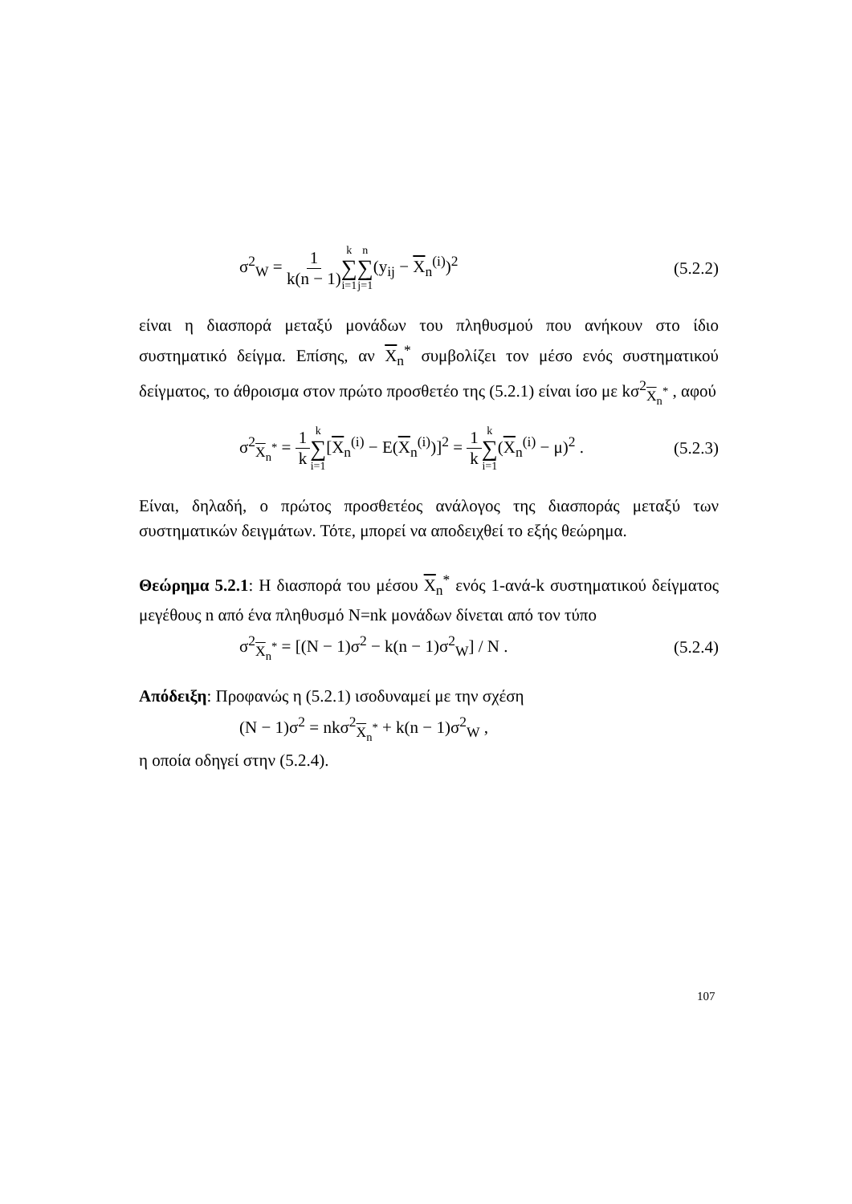σ<sup>2</sup><sub>W</sub> = 1 k(n − 1) k ∑ i=1 n ∑ j=1(y<sub>ij</sub> − X<sub>n</sub><sup>(i)</sup>)<sup>2</sup> (5.2.2)
είναι η διασπορά μεταξύ μονάδων του πληθυσμού που ανήκουν στο ίδιο συστηματικό δείγμα. Επίσης, αν X<sub>n</sub><sup>*</sup> συμβολίζει τον μέσο ενός συστηματικού δείγματος, το άθροισμα στον πρώτο προσθετέο της (5.2.1) είναι ίσο με kσ<sup>2</sup><sub>X<sub>n</sub><sup>*</sup></sub> , αφού
σ<sup>2</sup><sub>X<sub>n</sub><sup>*</sup></sub> = 1 k k ∑ i=1[X<sub>n</sub><sup>(i)</sup> − E(X<sub>n</sub><sup>(i)</sup>)]<sup>2</sup> = 1 k k ∑ i=1(X<sub>n</sub><sup>(i)</sup> − μ)<sup>2</sup> . (5.2.3)
Είναι, δηλαδή, ο πρώτος προσθετέος ανάλογος της διασποράς μεταξύ των συστηματικών δειγμάτων. Τότε, μπορεί να αποδειχθεί το εξής θεώρημα.
Θεώρημα 5.2.1: Η διασπορά του μέσου X<sub>n</sub><sup>*</sup> ενός 1-ανά-k συστηματικού δείγματος μεγέθους n από ένα πληθυσμό N=nk μονάδων δίνεται από τον τύπο
σ<sup>2</sup><sub>X<sub>n</sub><sup>*</sup></sub> = [(N − 1)σ<sup>2</sup> − k(n − 1)σ<sup>2</sup><sub>W</sub>] / N . (5.2.4)
Απόδειξη: Προφανώς η (5.2.1) ισοδυναμεί με την σχέση
(N − 1)σ<sup>2</sup> = nkσ<sup>2</sup><sub>X<sub>n</sub><sup>*</sup></sub> + k(n − 1)σ<sup>2</sup><sub>W</sub> ,
η οποία οδηγεί στην (5.2.4).
107